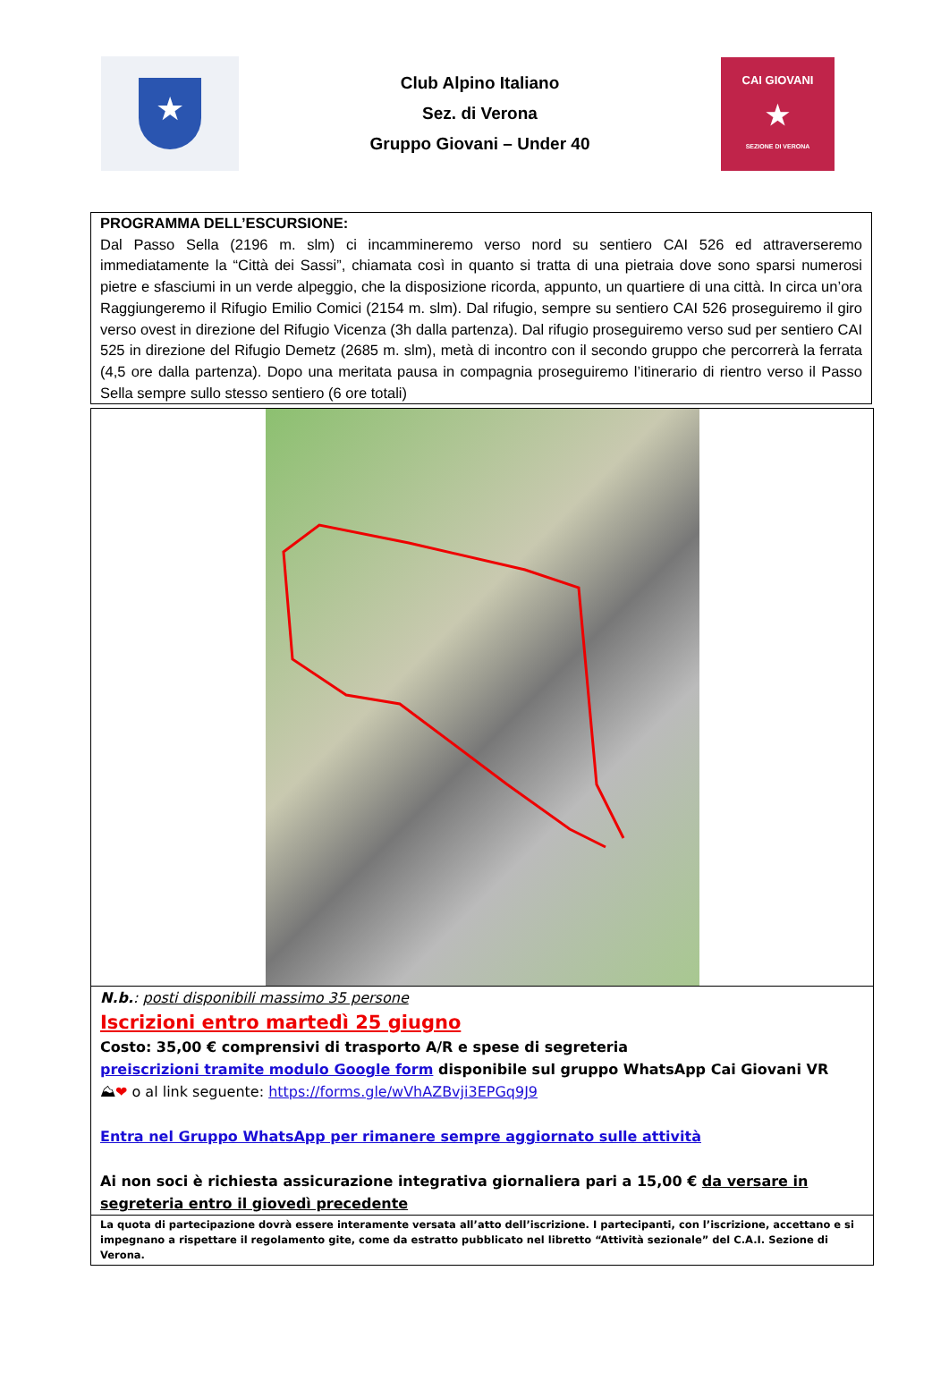★
Club Alpino Italiano
Sez. di Verona
Gruppo Giovani – Under 40
CAI GIOVANI
★
SEZIONE DI VERONA
PROGRAMMA DELL’ESCURSIONE:
Dal Passo Sella (2196 m. slm) ci incammineremo verso nord su sentiero CAI 526 ed attraverseremo immediatamente la “Città dei Sassi”, chiamata così in quanto si tratta di una pietraia dove sono sparsi numerosi pietre e sfasciumi in un verde alpeggio, che la disposizione ricorda, appunto, un quartiere di una città. In circa un’ora Raggiungeremo il Rifugio Emilio Comici (2154 m. slm). Dal rifugio, sempre su sentiero CAI 526 proseguiremo il giro verso ovest in direzione del Rifugio Vicenza (3h dalla partenza). Dal rifugio proseguiremo verso sud per sentiero CAI 525 in direzione del Rifugio Demetz (2685 m. slm), metà di incontro con il secondo gruppo che percorrerà la ferrata (4,5 ore dalla partenza). Dopo una meritata pausa in compagnia proseguiremo l’itinerario di rientro verso il Passo Sella sempre sullo stesso sentiero (6 ore totali)
N.b.: posti disponibili massimo 35 persone
Iscrizioni entro martedì 25 giugno
Costo: 35,00 € comprensivi di trasporto A/R e spese di segreteria
preiscrizioni tramite modulo Google form disponibile sul gruppo WhatsApp Cai Giovani VR
⛰❤ o al link seguente: https://forms.gle/wVhAZBvji3EPGq9J9
Entra nel Gruppo WhatsApp per rimanere sempre aggiornato sulle attività
Ai non soci è richiesta assicurazione integrativa giornaliera pari a 15,00 € da versare in segreteria entro il giovedì precedente
La quota di partecipazione dovrà essere interamente versata all’atto dell’iscrizione. I partecipanti, con l’iscrizione, accettano e si impegnano a rispettare il regolamento gite, come da estratto pubblicato nel libretto “Attività sezionale” del C.A.I. Sezione di Verona.